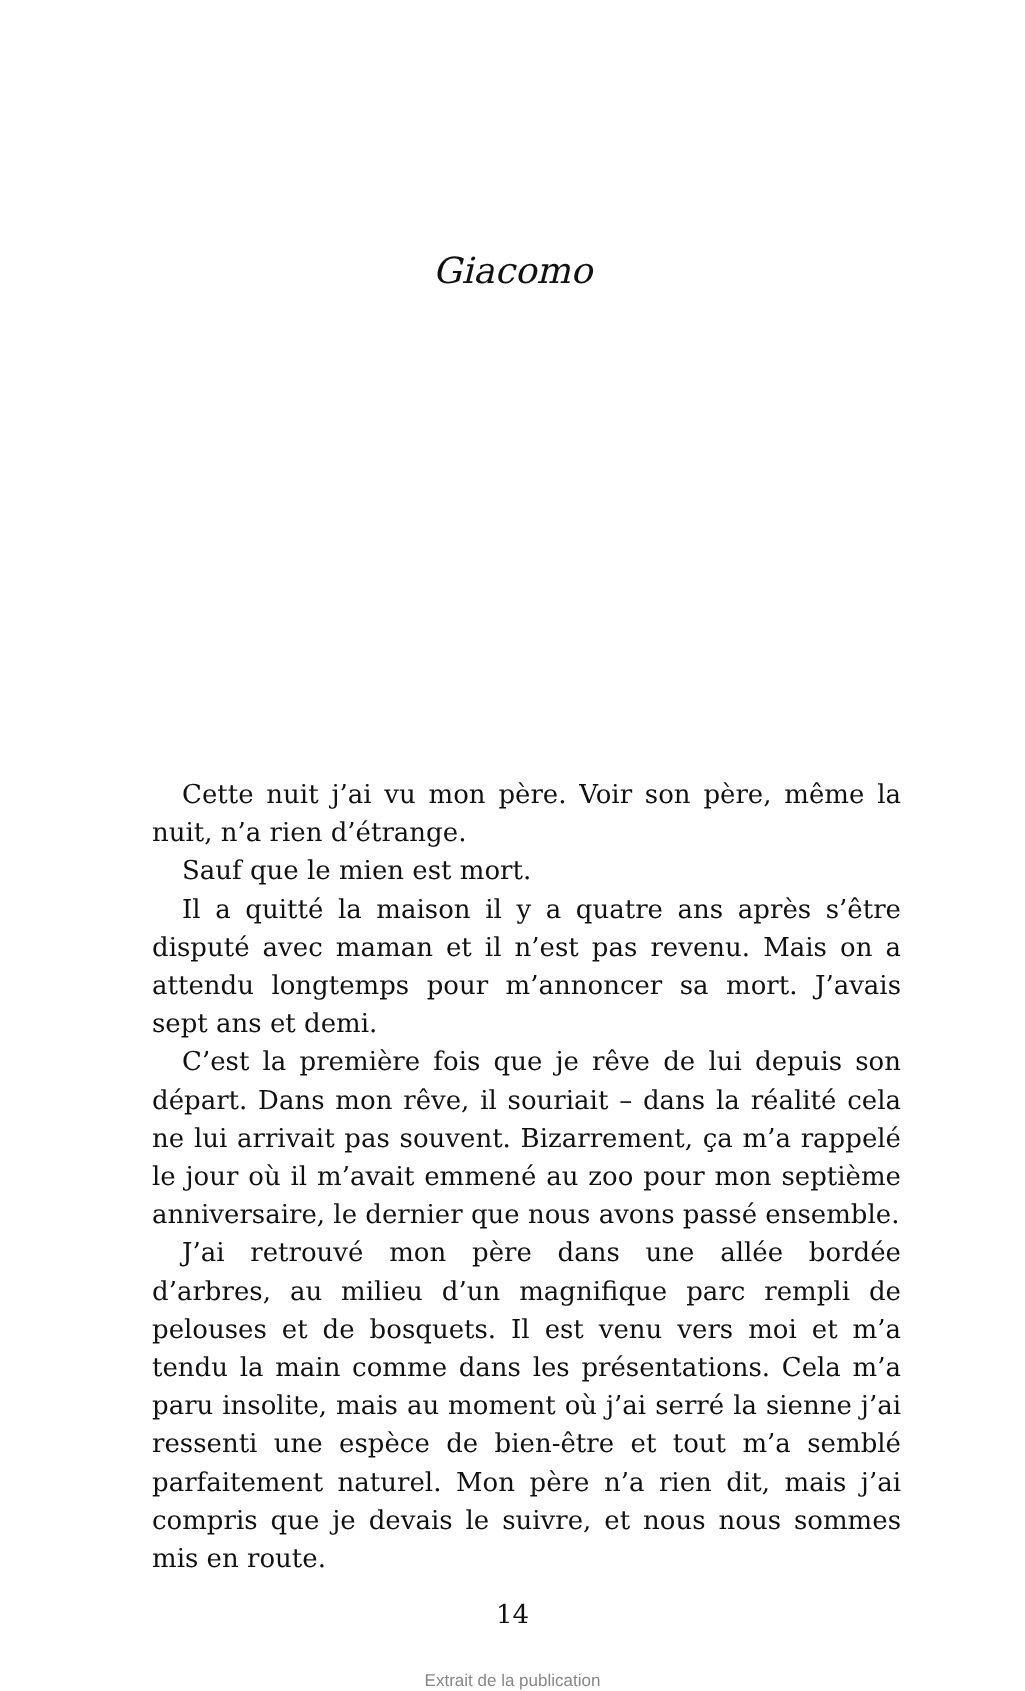Giacomo
Cette nuit j’ai vu mon père. Voir son père, même la nuit, n’a rien d’étrange.
Sauf que le mien est mort.
Il a quitté la maison il y a quatre ans après s’être disputé avec maman et il n’est pas revenu. Mais on a attendu longtemps pour m’annoncer sa mort. J’avais sept ans et demi.
C’est la première fois que je rêve de lui depuis son départ. Dans mon rêve, il souriait – dans la réalité cela ne lui arrivait pas souvent. Bizarrement, ça m’a rappelé le jour où il m’avait emmené au zoo pour mon septième anniversaire, le dernier que nous avons passé ensemble.
J’ai retrouvé mon père dans une allée bordée d’arbres, au milieu d’un magnifique parc rempli de pelouses et de bosquets. Il est venu vers moi et m’a tendu la main comme dans les présentations. Cela m’a paru insolite, mais au moment où j’ai serré la sienne j’ai ressenti une espèce de bien-être et tout m’a semblé parfaitement naturel. Mon père n’a rien dit, mais j’ai compris que je devais le suivre, et nous nous sommes mis en route.
14
Extrait de la publication